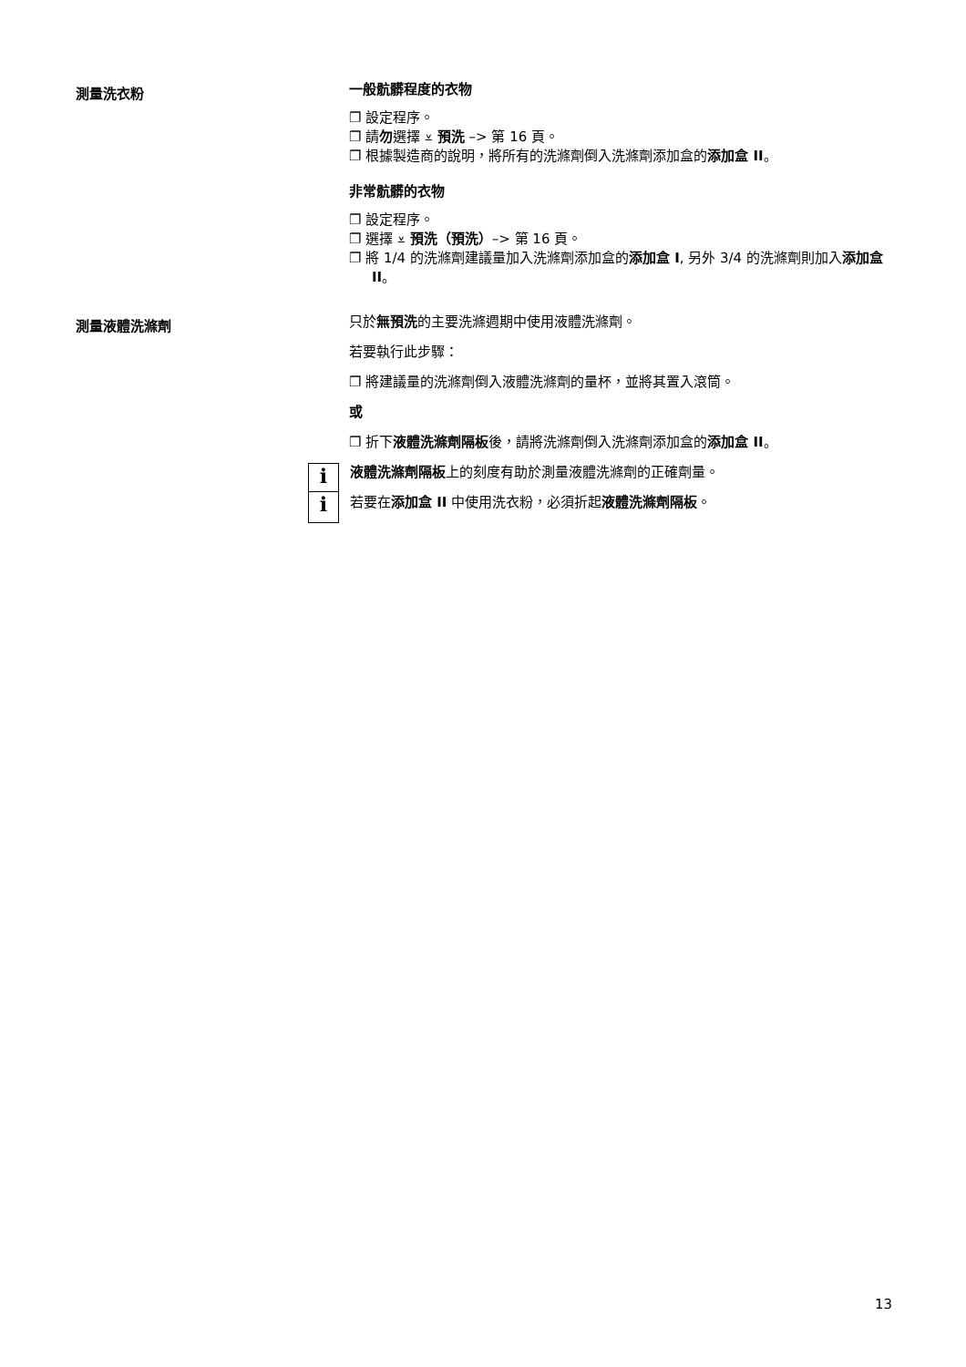測量洗衣粉
一般骯髒程度的衣物
❐ 設定程序。
❐ 請勿選擇 ⩡ 預洗 –> 第 16 頁。
❐ 根據製造商的說明，將所有的洗滌劑倒入洗滌劑添加盒的添加盒 II。
非常骯髒的衣物
❐ 設定程序。
❐ 選擇 ⩡ 預洗（預洗）–> 第 16 頁。
❐ 將 1/4 的洗滌劑建議量加入洗滌劑添加盒的添加盒 I, 另外 3/4 的洗滌劑則加入添加盒 II。
測量液體洗滌劑
只於無預洗的主要洗滌週期中使用液體洗滌劑。
若要執行此步驟：
❐ 將建議量的洗滌劑倒入液體洗滌劑的量杯，並將其置入滾筒。
或
❐ 折下液體洗滌劑隔板後，請將洗滌劑倒入洗滌劑添加盒的添加盒 II。
i
i
液體洗滌劑隔板上的刻度有助於測量液體洗滌劑的正確劑量。
若要在添加盒 II 中使用洗衣粉，必須折起液體洗滌劑隔板。
13